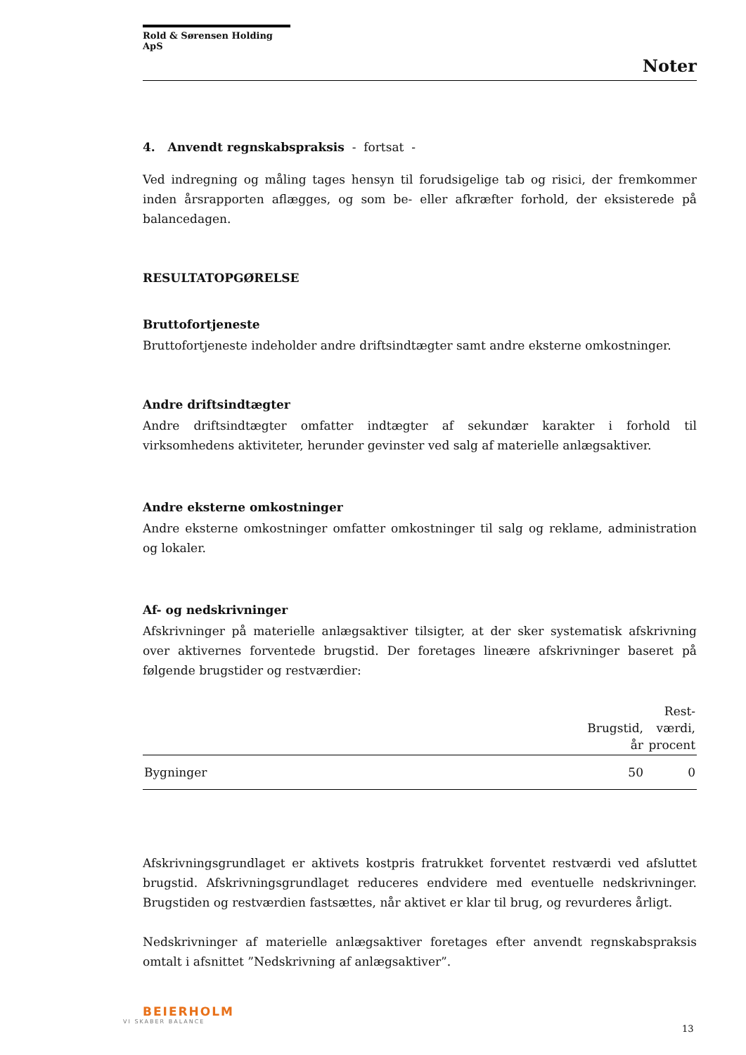Rold & Sørensen Holding ApS
Noter
4. Anvendt regnskabspraksis - fortsat -
Ved indregning og måling tages hensyn til forudsigelige tab og risici, der fremkommer inden årsrapporten aflægges, og som be- eller afkræfter forhold, der eksisterede på balancedagen.
RESULTATOPGØRELSE
Bruttofortjeneste
Bruttofortjeneste indeholder andre driftsindtægter samt andre eksterne omkostninger.
Andre driftsindtægter
Andre driftsindtægter omfatter indtægter af sekundær karakter i forhold til virksomhedens aktiviteter, herunder gevinster ved salg af materielle anlægsaktiver.
Andre eksterne omkostninger
Andre eksterne omkostninger omfatter omkostninger til salg og reklame, administration og lokaler.
Af- og nedskrivninger
Afskrivninger på materielle anlægsaktiver tilsigter, at der sker systematisk afskrivning over aktivernes forventede brugstid. Der foretages lineære afskrivninger baseret på følgende brugstider og restværdier:
| | Brugstid, år | Rest- værdi, procent |
| --- | --- | --- |
| Bygninger | 50 | 0 |
Afskrivningsgrundlaget er aktivets kostpris fratrukket forventet restværdi ved afsluttet brugstid. Afskrivningsgrundlaget reduceres endvidere med eventuelle nedskrivninger. Brugstiden og restværdien fastsættes, når aktivet er klar til brug, og revurderes årligt.
Nedskrivninger af materielle anlægsaktiver foretages efter anvendt regnskabspraksis omtalt i afsnittet ”Nedskrivning af anlægsaktiver”.
BEIERHOLM
VI SKABER BALANCE
13